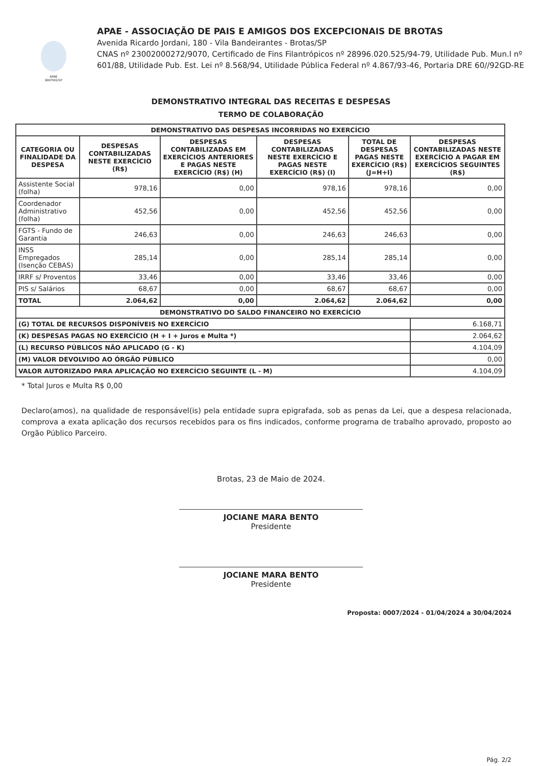APAE BROTAS/SP
APAE - ASSOCIAÇÃO DE PAIS E AMIGOS DOS EXCEPCIONAIS DE BROTAS
Avenida Ricardo Jordani, 180 - Vila Bandeirantes - Brotas/SP
CNAS nº 23002000272/9070, Certificado de Fins Filantrópicos nº 28996.020.525/94-79, Utilidade Pub. Mun.l nº 601/88, Utilidade Pub. Est. Lei nº 8.568/94, Utilidade Pública Federal nº 4.867/93-46, Portaria DRE 60//92GD-RE
DEMONSTRATIVO INTEGRAL DAS RECEITAS E DESPESAS
TERMO DE COLABORAÇÃO
| DEMONSTRATIVO DAS DESPESAS INCORRIDAS NO EXERCÍCIO | | | | | |
| --- | --- | --- | --- | --- | --- |
| CATEGORIA OU FINALIDADE DA DESPESA | DESPESAS CONTABILIZADAS NESTE EXERCÍCIO (R$) | DESPESAS CONTABILIZADAS EM EXERCÍCIOS ANTERIORES E PAGAS NESTE EXERCÍCIO (R$) (H) | DESPESAS CONTABILIZADAS NESTE EXERCÍCIO E PAGAS NESTE EXERCÍCIO (R$) (I) | TOTAL DE DESPESAS PAGAS NESTE EXERCÍCIO (R$) (J=H+I) | DESPESAS CONTABILIZADAS NESTE EXERCÍCIO A PAGAR EM EXERCÍCIOS SEGUINTES (R$) |
| Assistente Social (folha) | 978,16 | 0,00 | 978,16 | 978,16 | 0,00 |
| Coordenador Administrativo (folha) | 452,56 | 0,00 | 452,56 | 452,56 | 0,00 |
| FGTS - Fundo de Garantia | 246,63 | 0,00 | 246,63 | 246,63 | 0,00 |
| INSS Empregados (Isenção CEBAS) | 285,14 | 0,00 | 285,14 | 285,14 | 0,00 |
| IRRF s/ Proventos | 33,46 | 0,00 | 33,46 | 33,46 | 0,00 |
| PIS s/ Salários | 68,67 | 0,00 | 68,67 | 68,67 | 0,00 |
| TOTAL | 2.064,62 | 0,00 | 2.064,62 | 2.064,62 | 0,00 |
| DEMONSTRATIVO DO SALDO FINANCEIRO NO EXERCÍCIO | | | | | |
| (G) TOTAL DE RECURSOS DISPONÍVEIS NO EXERCÍCIO | | | | | 6.168,71 |
| (K) DESPESAS PAGAS NO EXERCÍCIO (H + I + Juros e Multa *) | | | | | 2.064,62 |
| (L) RECURSO PÚBLICOS NÃO APLICADO (G - K) | | | | | 4.104,09 |
| (M) VALOR DEVOLVIDO AO ÓRGÃO PÚBLICO | | | | | 0,00 |
| VALOR AUTORIZADO PARA APLICAÇÃO NO EXERCÍCIO SEGUINTE (L - M) | | | | | 4.104,09 |
* Total Juros e Multa R$ 0,00
Declaro(amos), na qualidade de responsável(is) pela entidade supra epigrafada, sob as penas da Lei, que a despesa relacionada, comprova a exata aplicação dos recursos recebidos para os fins indicados, conforme programa de trabalho aprovado, proposto ao Orgão Público Parceiro.
Brotas, 23 de Maio de 2024.
JOCIANE MARA BENTO
Presidente
JOCIANE MARA BENTO
Presidente
Proposta: 0007/2024 - 01/04/2024 a 30/04/2024
Pág. 2/2